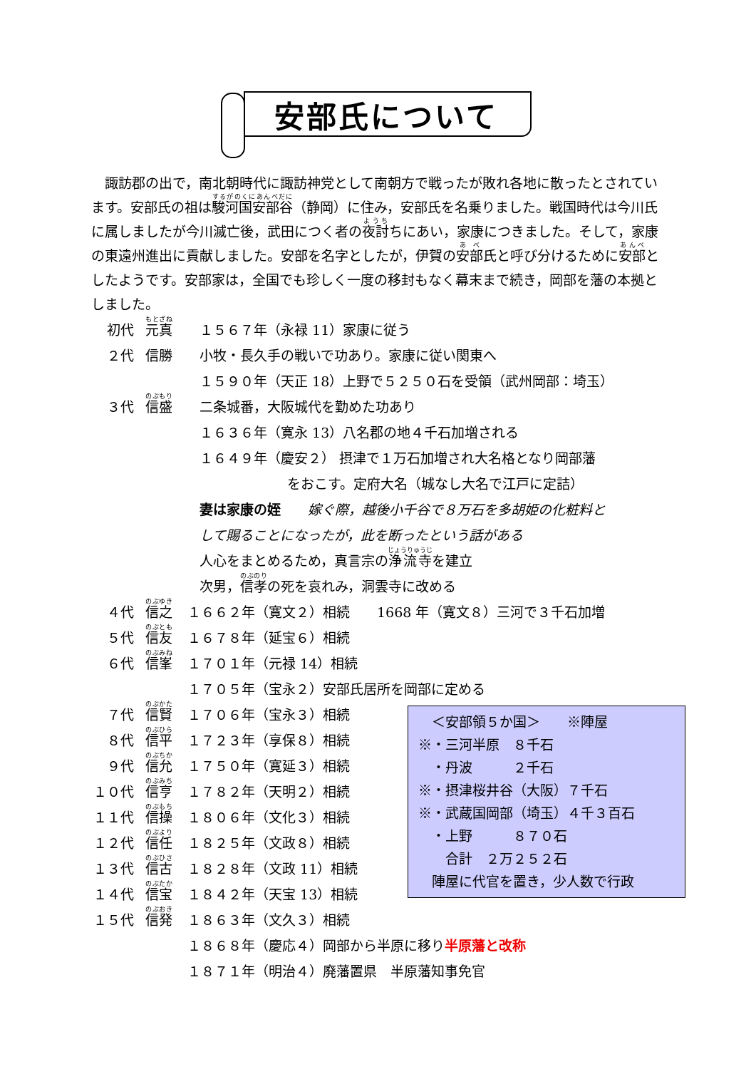安部氏について
　諏訪郡の出で，南北朝時代に諏訪神党として南朝方で戦ったが敗れ各地に散ったとされています。安部氏の祖は駿河国安部谷（静岡）に住み，安部氏を名乗りました。戦国時代は今川氏に属しましたが今川滅亡後，武田につく者の夜討ちにあい，家康につきました。そして，家康の東遠州進出に貢献しました。安部を名字としたが，伊賀の安部氏と呼び分けるために安部としたようです。安部家は，全国でも珍しく一度の移封もなく幕末まで続き，岡部を藩の本拠としました。
初代 元真 １５６７年（永禄 11）家康に従う
２代 信勝 小牧・長久手の戦いで功あり。家康に従い関東へ
１５９０年（天正 18）上野で５２５０石を受領（武州岡部：埼玉）
３代 信盛 二条城番，大阪城代を勤めた功あり
１６３６年（寛永 13）八名郡の地４千石加増される
１６４９年（慶安２） 摂津で１万石加増され大名格となり岡部藩
をおこす。定府大名（城なし大名で江戸に定詰）
妻は家康の姪　　嫁ぐ際，越後小千谷で８万石を多胡姫の化粧料と
して賜ることになったが，此を断ったという話がある
人心をまとめるため，真言宗の浄流寺を建立
次男，信孝の死を哀れみ，洞雲寺に改める
４代 信之 １６６２年（寛文２）相続　　1668 年（寛文８）三河で３千石加増
５代 信友 １６７８年（延宝６）相続
６代 信峯 １７０１年（元禄 14）相続
１７０５年（宝永２）安部氏居所を岡部に定める
７代 信賢 １７０６年（宝永３）相続
８代 信平 １７２３年（享保８）相続
９代 信允 １７５０年（寛延３）相続
１０代 信亨 １７８２年（天明２）相続
１１代 信操 １８０６年（文化３）相続
１２代 信任 １８２５年（文政８）相続
１３代 信古 １８２８年（文政 11）相続
１４代 信宝 １８４２年（天宝 13）相続
１５代 信発 １８６３年（文久３）相続
１８６８年（慶応４）岡部から半原に移り半原藩と改称
１８７１年（明治４）廃藩置県　半原藩知事免官
　＜安部領５か国＞　　※陣屋
※・三河半原　８千石
　・丹波　　　２千石
※・摂津桜井谷（大阪）７千石
※・武蔵国岡部（埼玉）４千３百石
　・上野　　　８７０石
　　合計　２万２５２石
　陣屋に代官を置き，少人数で行政